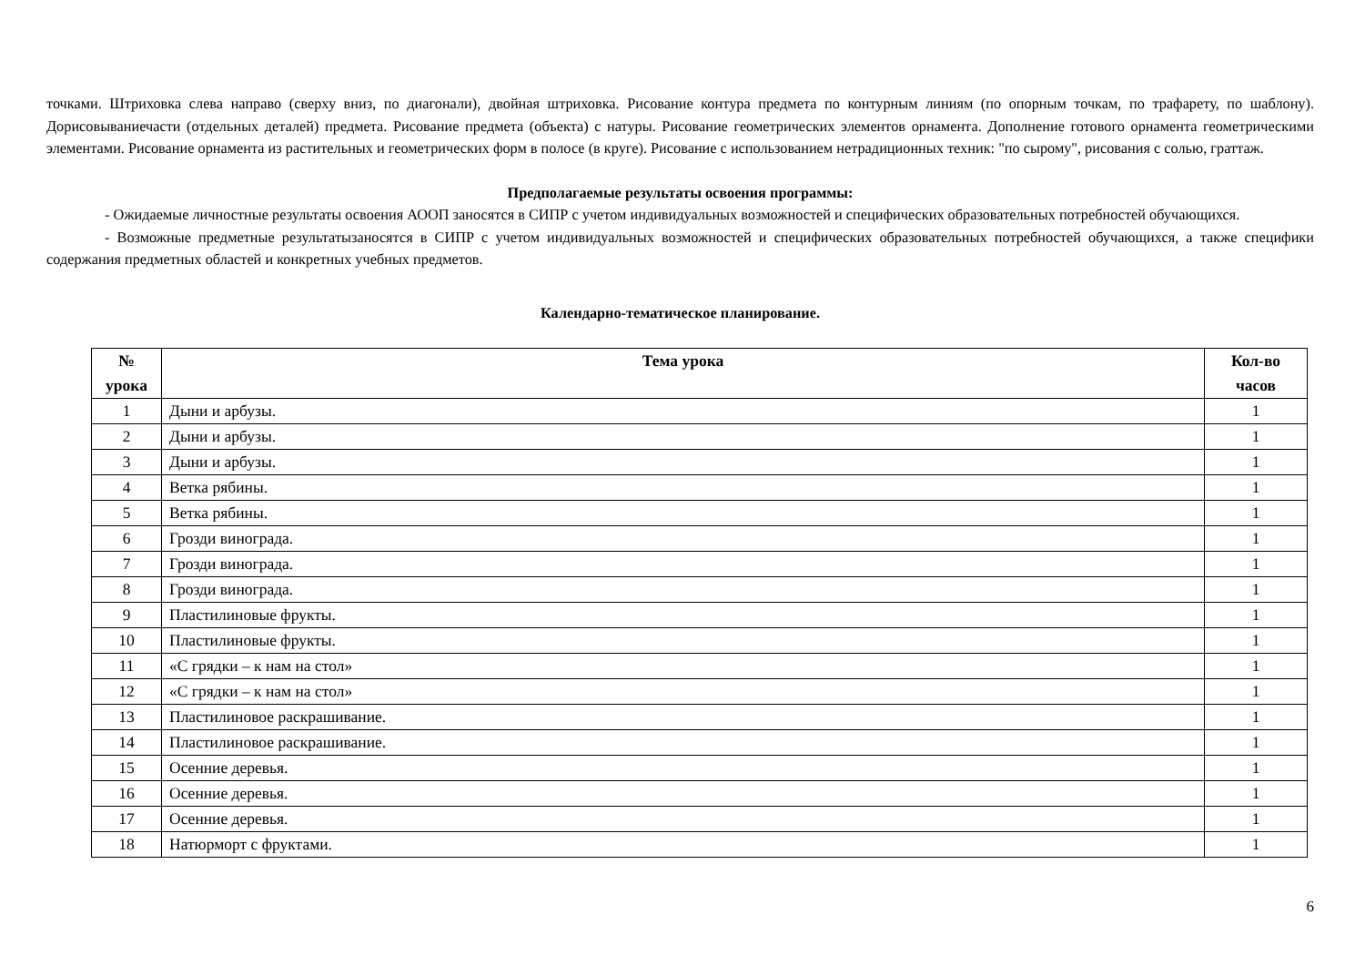точками. Штриховка слева направо (сверху вниз, по диагонали), двойная штриховка. Рисование контура предмета по контурным линиям (по опорным точкам, по трафарету, по шаблону). Дорисовываниечасти (отдельных деталей) предмета. Рисование предмета (объекта) с натуры. Рисование геометрических элементов орнамента. Дополнение готового орнамента геометрическими элементами. Рисование орнамента из растительных и геометрических форм в полосе (в круге). Рисование с использованием нетрадиционных техник: "по сырому", рисования с солью, граттаж.
Предполагаемые результаты освоения программы:
- Ожидаемые личностные результаты освоения АООП заносятся в СИПР с учетом индивидуальных возможностей и специфических образовательных потребностей обучающихся.
- Возможные предметные результатызаносятся в СИПР с учетом индивидуальных возможностей и специфических образовательных потребностей обучающихся, а также специфики содержания предметных областей и конкретных учебных предметов.
Календарно-тематическое планирование.
| № урока | Тема урока | Кол-во часов |
| --- | --- | --- |
| 1 | Дыни и арбузы. | 1 |
| 2 | Дыни и арбузы. | 1 |
| 3 | Дыни и арбузы. | 1 |
| 4 | Ветка рябины. | 1 |
| 5 | Ветка рябины. | 1 |
| 6 | Грозди винограда. | 1 |
| 7 | Грозди винограда. | 1 |
| 8 | Грозди винограда. | 1 |
| 9 | Пластилиновые фрукты. | 1 |
| 10 | Пластилиновые фрукты. | 1 |
| 11 | «С грядки – к нам на стол» | 1 |
| 12 | «С грядки – к нам на стол» | 1 |
| 13 | Пластилиновое раскрашивание. | 1 |
| 14 | Пластилиновое раскрашивание. | 1 |
| 15 | Осенние деревья. | 1 |
| 16 | Осенние деревья. | 1 |
| 17 | Осенние деревья. | 1 |
| 18 | Натюрморт с фруктами. | 1 |
6